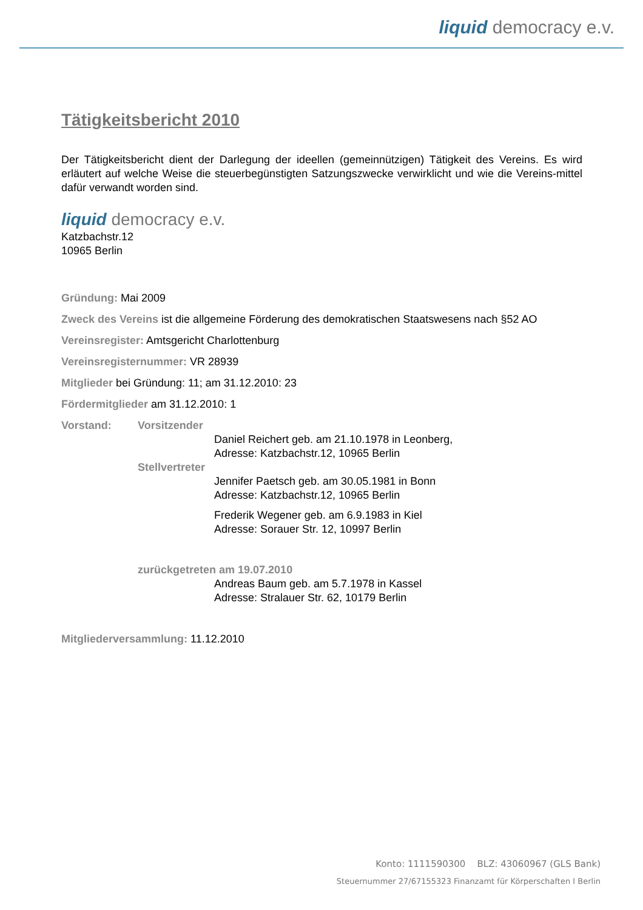liquid democracy e.v.
Tätigkeitsbericht 2010
Der Tätigkeitsbericht dient der Darlegung der ideellen (gemeinnützigen) Tätigkeit des Vereins. Es wird erläutert auf welche Weise die steuerbegünstigten Satzungszwecke verwirklicht und wie die Vereins-mittel dafür verwandt worden sind.
liquid democracy e.v.
Katzbachstr.12
10965 Berlin
Gründung: Mai 2009
Zweck des Vereins ist die allgemeine Förderung des demokratischen Staatswesens nach §52 AO
Vereinsregister: Amtsgericht Charlottenburg
Vereinsregisternummer: VR 28939
Mitglieder bei Gründung: 11; am 31.12.2010: 23
Fördermitglieder am 31.12.2010: 1
Vorstand: Vorsitzender
Daniel Reichert geb. am 21.10.1978 in Leonberg,
Adresse: Katzbachstr.12, 10965 Berlin
Stellvertreter
Jennifer Paetsch geb. am 30.05.1981 in Bonn
Adresse: Katzbachstr.12, 10965 Berlin
Frederik Wegener geb. am 6.9.1983 in Kiel
Adresse: Sorauer Str. 12, 10997 Berlin
zurückgetreten am 19.07.2010
Andreas Baum geb. am 5.7.1978 in Kassel
Adresse: Stralauer Str. 62, 10179 Berlin
Mitgliederversammlung: 11.12.2010
Konto: 1111590300 BLZ: 43060967 (GLS Bank)
Steuernummer 27/67155323 Finanzamt für Körperschaften I Berlin